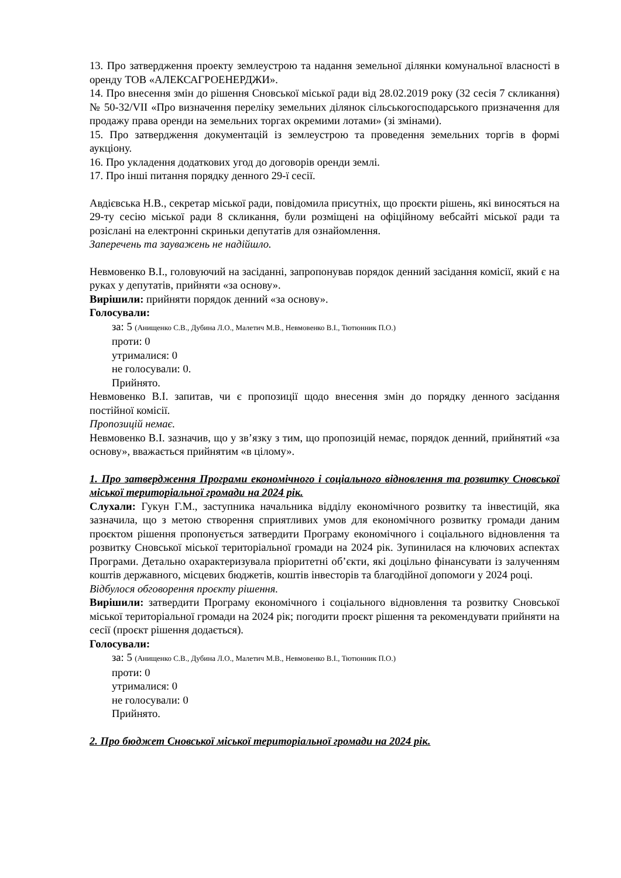13. Про затвердження проекту землеустрою та надання земельної ділянки комунальної власності в оренду ТОВ «АЛЕКСАГРОЕНЕРДЖИ».
14. Про внесення змін до рішення Сновської міської ради від 28.02.2019 року (32 сесія 7 скликання) № 50-32/VII «Про визначення переліку земельних ділянок сільськогосподарського призначення для продажу права оренди на земельних торгах окремими лотами» (зі змінами).
15. Про затвердження документацій із землеустрою та проведення земельних торгів в формі аукціону.
16. Про укладення додаткових угод до договорів оренди землі.
17. Про інші питання порядку денного 29-ї сесії.
Авдієвська Н.В., секретар міської ради, повідомила присутніх, що проєкти рішень, які виносяться на 29-ту сесію міської ради 8 скликання, були розміщені на офіційному вебсайті міської ради та розіслані на електронні скриньки депутатів для ознайомлення.
Заперечень та зауважень не надійшло.
Невмовенко В.І., головуючий на засіданні, запропонував порядок денний засідання комісії, який є на руках у депутатів, прийняти «за основу».
Вирішили: прийняти порядок денний «за основу».
Голосували:
за: 5 (Анищенко С.В., Дубина Л.О., Малетич М.В., Невмовенко В.І., Тютюнник П.О.)
проти: 0
утрималися: 0
не голосували: 0.
Прийнято.
Невмовенко В.І. запитав, чи є пропозиції щодо внесення змін до порядку денного засідання постійної комісії.
Пропозицій немає.
Невмовенко В.І. зазначив, що у зв’язку з тим, що пропозицій немає, порядок денний, прийнятий «за основу», вважається прийнятим «в цілому».
1. Про затвердження Програми економічного і соціального відновлення та розвитку Сновської міської територіальної громади на 2024 рік.
Слухали: Гукун Г.М., заступника начальника відділу економічного розвитку та інвестицій, яка зазначила, що з метою створення сприятливих умов для економічного розвитку громади даним проєктом рішення пропонується затвердити Програму економічного і соціального відновлення та розвитку Сновської міської територіальної громади на 2024 рік. Зупинилася на ключових аспектах Програми. Детально охарактеризувала пріоритетні об’єкти, які доцільно фінансувати із залученням коштів державного, місцевих бюджетів, коштів інвесторів та благодійної допомоги у 2024 році.
Відбулося обговорення проєкту рішення.
Вирішили: затвердити Програму економічного і соціального відновлення та розвитку Сновської міської територіальної громади на 2024 рік; погодити проєкт рішення та рекомендувати прийняти на сесії (проєкт рішення додається).
Голосували:
за: 5 (Анищенко С.В., Дубина Л.О., Малетич М.В., Невмовенко В.І., Тютюнник П.О.)
проти: 0
утрималися: 0
не голосували: 0
Прийнято.
2. Про бюджет Сновської міської територіальної громади на 2024 рік.